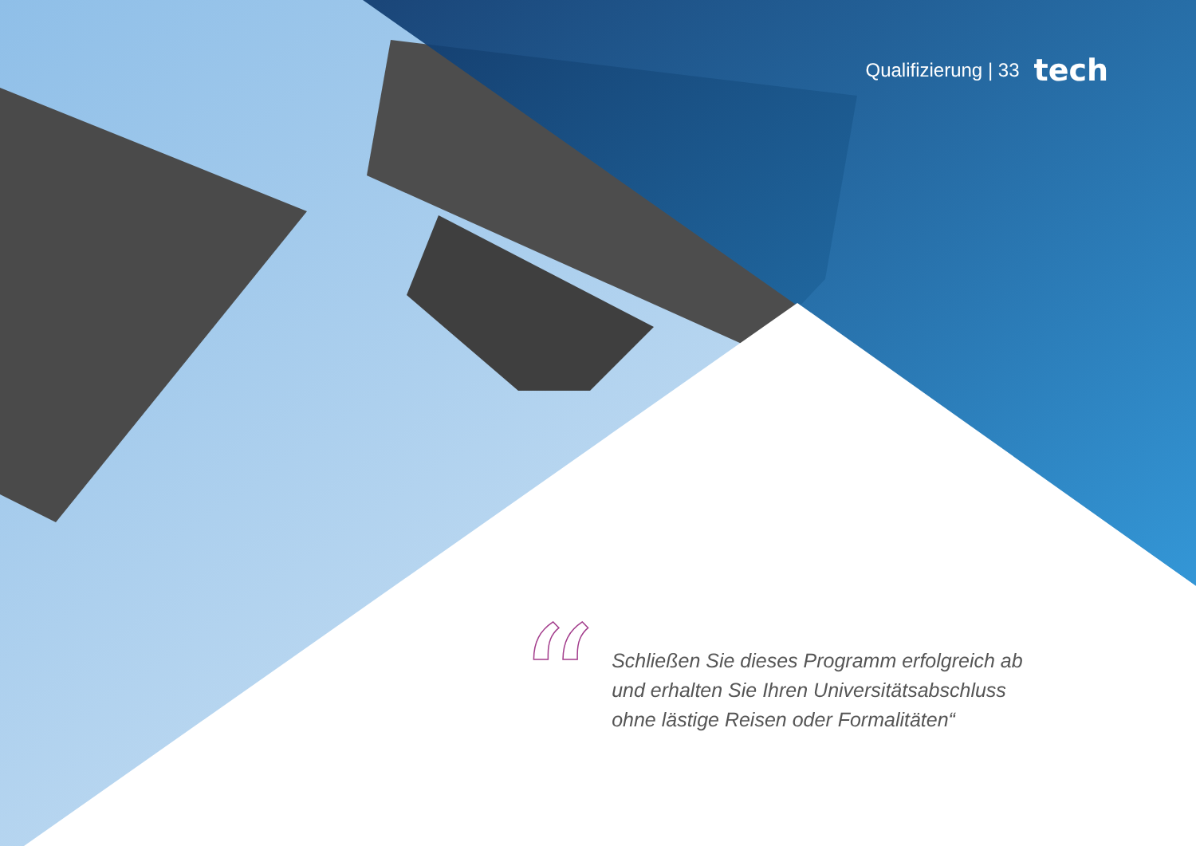Qualifizierung | 33 tech
“
Schließen Sie dieses Programm erfolgreich ab
und erhalten Sie Ihren Universitätsabschluss
ohne lästige Reisen oder Formalitäten“